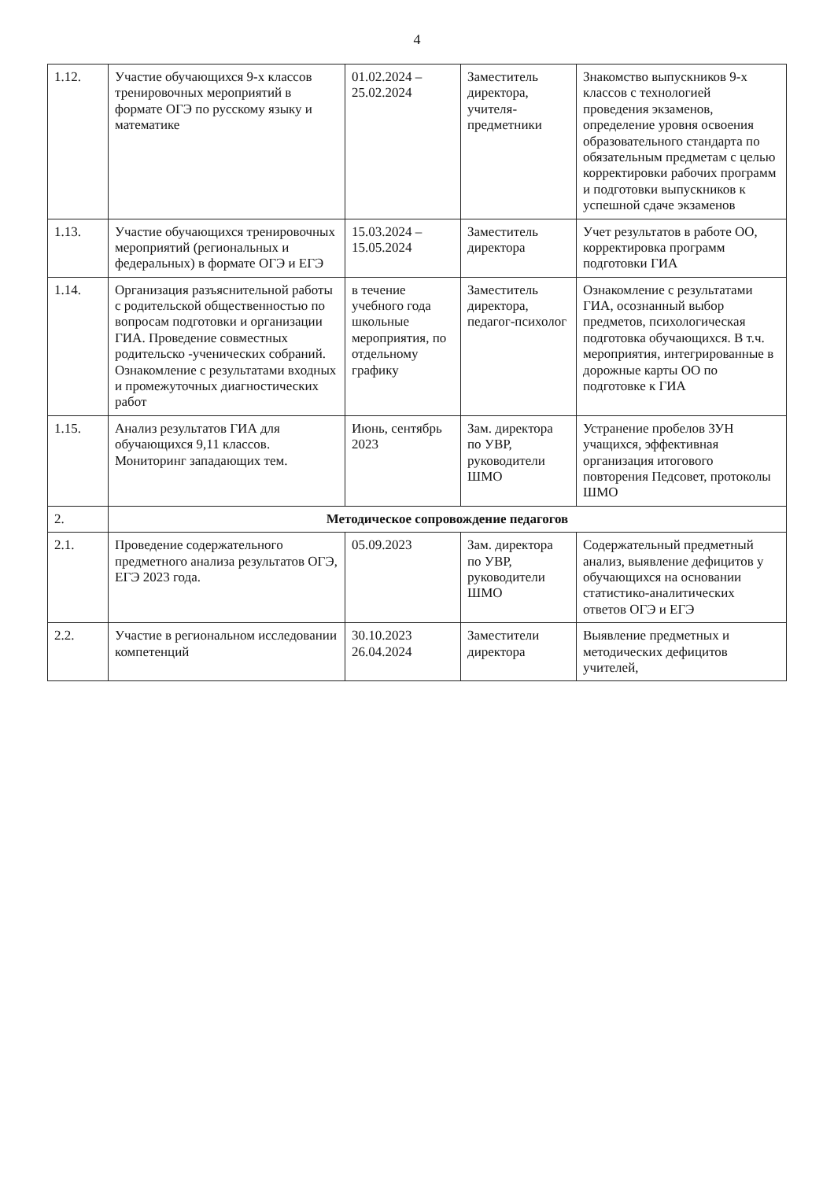4
| 1.12. | Участие обучающихся 9-х классов тренировочных мероприятий в формате ОГЭ по русскому языку и математике | 01.02.2024 – 25.02.2024 | Заместитель директора, учителя-предметники | Знакомство выпускников 9-х классов с технологией проведения экзаменов, определение уровня освоения образовательного стандарта по обязательным предметам с целью корректировки рабочих программ и подготовки выпускников к успешной сдаче экзаменов |
| 1.13. | Участие обучающихся тренировочных мероприятий (региональных и федеральных) в формате ОГЭ и ЕГЭ | 15.03.2024 – 15.05.2024 | Заместитель директора | Учет результатов в работе ОО, корректировка программ подготовки ГИА |
| 1.14. | Организация разъяснительной работы с родительской общественностью по вопросам подготовки и организации ГИА. Проведение совместных родительско -ученических собраний. Ознакомление с результатами входных и промежуточных диагностических работ | в течение учебного года школьные мероприятия, по отдельному графику | Заместитель директора, педагог-психолог | Ознакомление с результатами ГИА, осознанный выбор предметов, психологическая подготовка обучающихся. В т.ч. мероприятия, интегрированные в дорожные карты ОО по подготовке к ГИА |
| 1.15. | Анализ результатов ГИА для обучающихся 9,11 классов. Мониторинг западающих тем. | Июнь, сентябрь 2023 | Зам. директора по УВР, руководители ШМО | Устранение пробелов ЗУН учащихся, эффективная организация итогового повторения Педсовет, протоколы ШМО |
| 2. | Методическое сопровождение педагогов | | | |
| 2.1. | Проведение содержательного предметного анализа результатов ОГЭ, ЕГЭ 2023 года. | 05.09.2023 | Зам. директора по УВР, руководители ШМО | Содержательный предметный анализ, выявление дефицитов у обучающихся на основании статистико-аналитических ответов ОГЭ и ЕГЭ |
| 2.2. | Участие в региональном исследовании компетенций | 30.10.2023 26.04.2024 | Заместители директора | Выявление предметных и методических дефицитов учителей, |